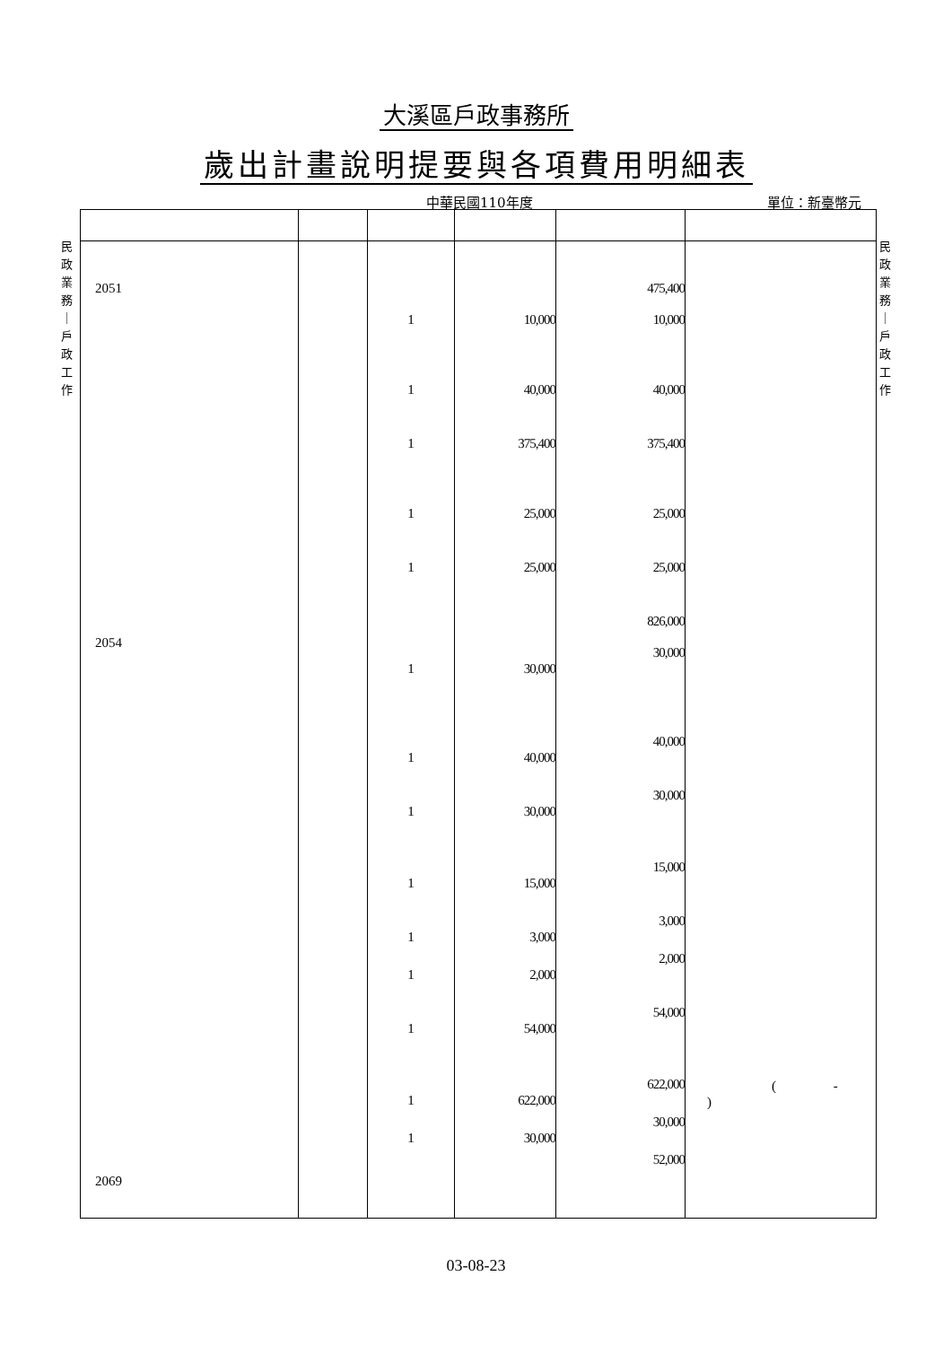大溪區戶政事務所
歲出計畫說明提要與各項費用明細表
中華民國110年度 單位：新臺幣元
民 政 業 務 ｜ 戶 政 工 作
民 政 業 務 ｜ 戶 政 工 作
| 2051 2054 2069 | | 1 1 1 1 1 1 1 1 1 1 1 1 1 1 | 10,000 40,000 375,400 25,000 25,000 30,000 40,000 30,000 15,000 3,000 2,000 54,000 622,000 30,000 | 475,400 10,000 40,000 375,400 25,000 25,000 826,000 30,000 40,000 30,000 15,000 3,000 2,000 54,000 622,000 30,000 52,000 | ( - ) |
03-08-23